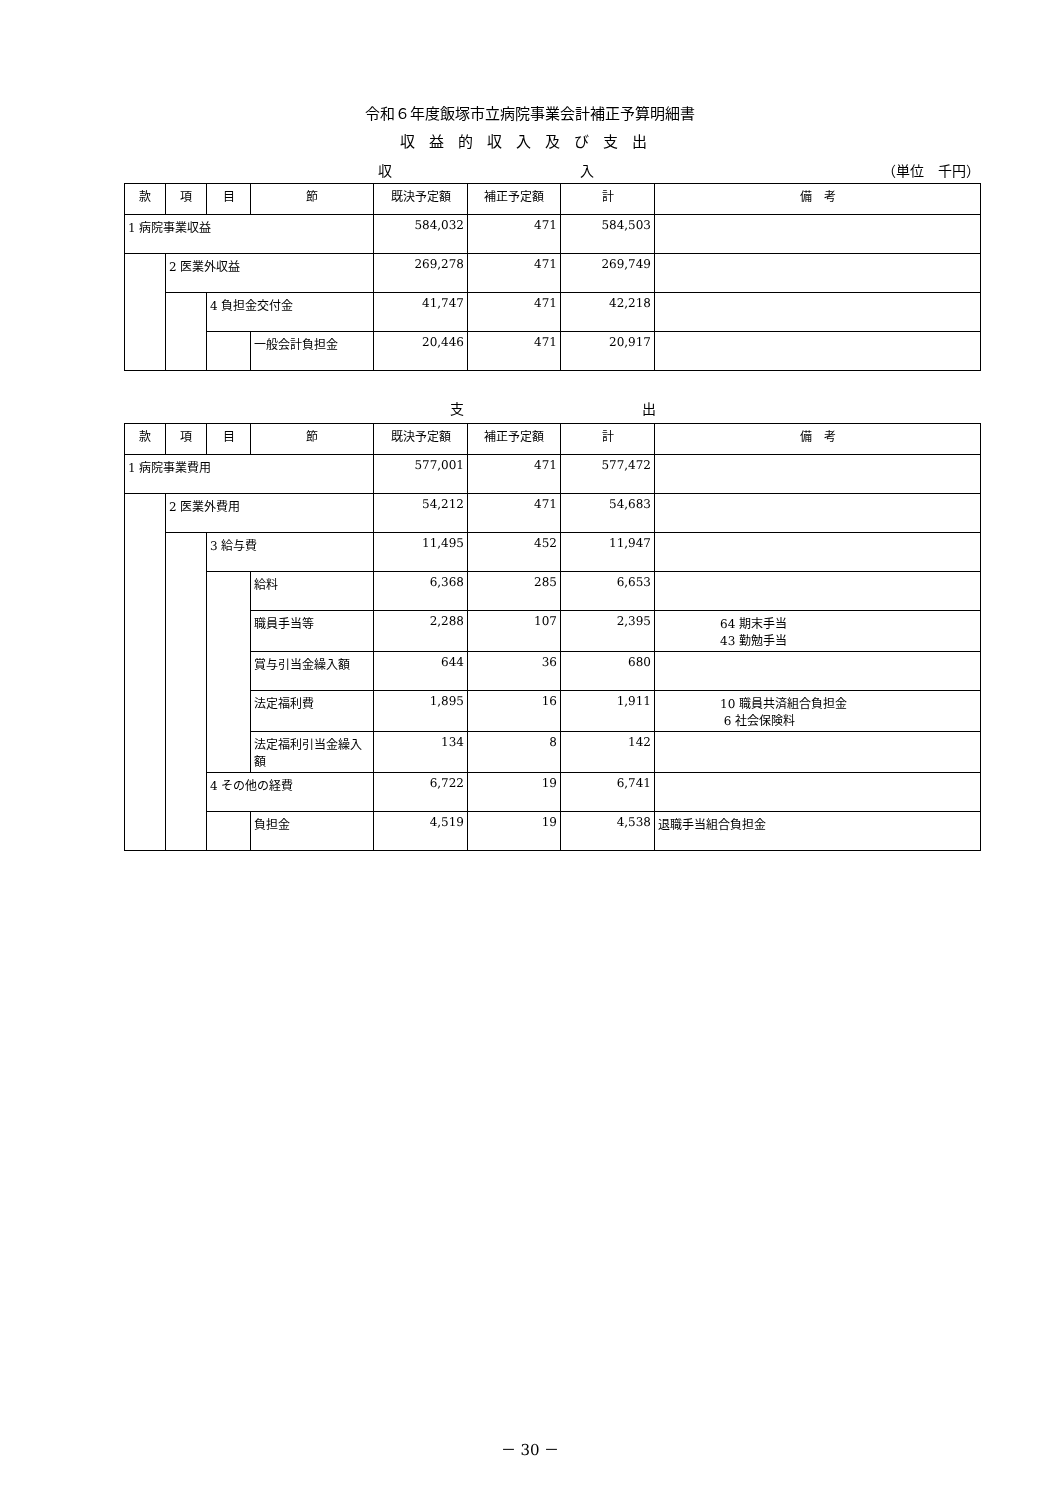令和６年度飯塚市立病院事業会計補正予算明細書
収益的収入及び支出
収 入 （単位　千円）
| 款 | 項 | 目 | 節 | 既決予定額 | 補正予定額 | 計 | 備 考 |
| --- | --- | --- | --- | --- | --- | --- | --- |
| 1 病院事業収益 | | | | 584,032 | 471 | 584,503 | |
| | 2 医業外収益 | | | 269,278 | 471 | 269,749 | |
| | | 4 負担金交付金 | | 41,747 | 471 | 42,218 | |
| | | | 一般会計負担金 | 20,446 | 471 | 20,917 | |
支 出
| 款 | 項 | 目 | 節 | 既決予定額 | 補正予定額 | 計 | 備 考 |
| --- | --- | --- | --- | --- | --- | --- | --- |
| 1 病院事業費用 | | | | 577,001 | 471 | 577,472 | |
| | 2 医業外費用 | | | 54,212 | 471 | 54,683 | |
| | | 3 給与費 | | 11,495 | 452 | 11,947 | |
| | | | 給料 | 6,368 | 285 | 6,653 | |
| | | | 職員手当等 | 2,288 | 107 | 2,395 | 64 期末手当 43 勤勉手当 |
| | | | 賞与引当金繰入額 | 644 | 36 | 680 | |
| | | | 法定福利費 | 1,895 | 16 | 1,911 | 10 職員共済組合負担金 6 社会保険料 |
| | | | 法定福利引当金繰入額 | 134 | 8 | 142 | |
| | | 4 その他の経費 | | 6,722 | 19 | 6,741 | |
| | | | 負担金 | 4,519 | 19 | 4,538 | 退職手当組合負担金 |
－ 30 －